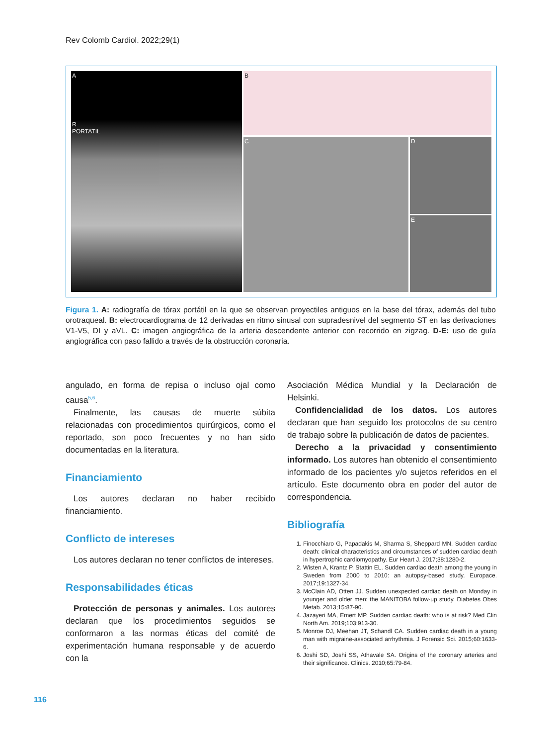Rev Colomb Cardiol. 2022;29(1)
A
R
PORTATIL
B
C D
E
Figura 1. A: radiografía de tórax portátil en la que se observan proyectiles antiguos en la base del tórax, además del tubo orotraqueal. B: electrocardiograma de 12 derivadas en ritmo sinusal con supradesnivel del segmento ST en las derivaciones V1-V5, DI y aVL. C: imagen angiográfica de la arteria descendente anterior con recorrido en zigzag. D-E: uso de guía angiográfica con paso fallido a través de la obstrucción coronaria.
angulado, en forma de repisa o incluso ojal como causa<sup>5,6</sup>.
Finalmente, las causas de muerte súbita relacionadas con procedimientos quirúrgicos, como el reportado, son poco frecuentes y no han sido documentadas en la literatura.
Financiamiento
Los autores declaran no haber recibido financiamiento.
Conflicto de intereses
Los autores declaran no tener conflictos de intereses.
Responsabilidades éticas
Protección de personas y animales. Los autores declaran que los procedimientos seguidos se conformaron a las normas éticas del comité de experimentación humana responsable y de acuerdo con la
Asociación Médica Mundial y la Declaración de Helsinki.
Confidencialidad de los datos. Los autores declaran que han seguido los protocolos de su centro de trabajo sobre la publicación de datos de pacientes.
Derecho a la privacidad y consentimiento informado. Los autores han obtenido el consentimiento informado de los pacientes y/o sujetos referidos en el artículo. Este documento obra en poder del autor de correspondencia.
Bibliografía
1. Finocchiaro G, Papadakis M, Sharma S, Sheppard MN. Sudden cardiac death: clinical characteristics and circumstances of sudden cardiac death in hypertrophic cardiomyopathy. Eur Heart J. 2017;38:1280-2.
2. Wisten A, Krantz P, Stattin EL. Sudden cardiac death among the young in Sweden from 2000 to 2010: an autopsy-based study. Europace. 2017;19:1327-34.
3. McClain AD, Otten JJ. Sudden unexpected cardiac death on Monday in younger and older men: the MANITOBA follow-up study. Diabetes Obes Metab. 2013;15:87-90.
4. Jazayeri MA, Emert MP. Sudden cardiac death: who is at risk? Med Clin North Am. 2019;103:913-30.
5. Monroe DJ, Meehan JT, Schandl CA. Sudden cardiac death in a young man with migraine-associated arrhythmia. J Forensic Sci. 2015;60:1633-6.
6. Joshi SD, Joshi SS, Athavale SA. Origins of the coronary arteries and their significance. Clinics. 2010;65:79-84.
116